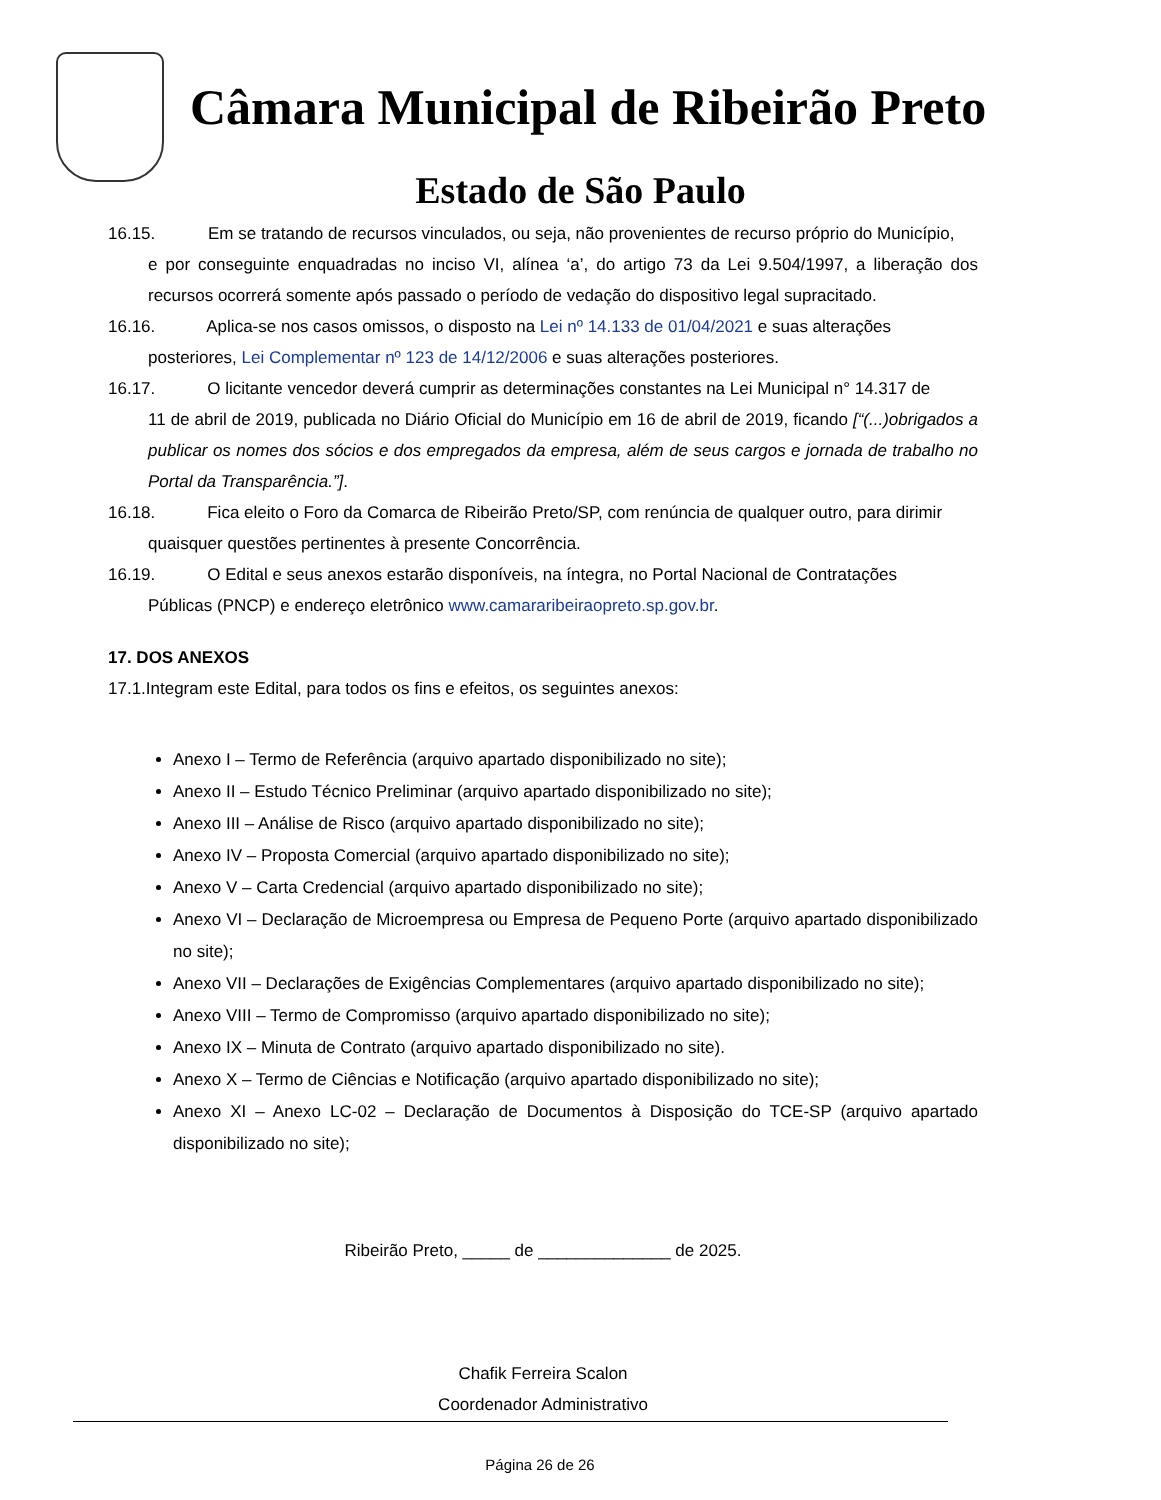Câmara Municipal de Ribeirão Preto
Estado de São Paulo
16.15.
Em se tratando de recursos vinculados, ou seja, não provenientes de recurso próprio do Município,
e por conseguinte enquadradas no inciso VI, alínea ‘a’, do artigo 73 da Lei 9.504/1997, a liberação dos recursos ocorrerá somente após passado o período de vedação do dispositivo legal supracitado.
16.16. Aplica-se nos casos omissos, o disposto na Lei nº 14.133 de 01/04/2021 e suas alterações
posteriores, Lei Complementar nº 123 de 14/12/2006 e suas alterações posteriores.
16.17. O licitante vencedor deverá cumprir as determinações constantes na Lei Municipal n° 14.317 de
11 de abril de 2019, publicada no Diário Oficial do Município em 16 de abril de 2019, ficando [“(...)obrigados a publicar os nomes dos sócios e dos empregados da empresa, além de seus cargos e jornada de trabalho no Portal da Transparência.”].
16.18. Fica eleito o Foro da Comarca de Ribeirão Preto/SP, com renúncia de qualquer outro, para dirimir
quaisquer questões pertinentes à presente Concorrência.
16.19. O Edital e seus anexos estarão disponíveis, na íntegra, no Portal Nacional de Contratações
Públicas (PNCP) e endereço eletrônico www.camararibeiraopreto.sp.gov.br.
17. DOS ANEXOS
17.1.Integram este Edital, para todos os fins e efeitos, os seguintes anexos:
Anexo I – Termo de Referência (arquivo apartado disponibilizado no site);
Anexo II – Estudo Técnico Preliminar (arquivo apartado disponibilizado no site);
Anexo III – Análise de Risco (arquivo apartado disponibilizado no site);
Anexo IV – Proposta Comercial (arquivo apartado disponibilizado no site);
Anexo V – Carta Credencial (arquivo apartado disponibilizado no site);
Anexo VI – Declaração de Microempresa ou Empresa de Pequeno Porte (arquivo apartado disponibilizado no site);
Anexo VII – Declarações de Exigências Complementares (arquivo apartado disponibilizado no site);
Anexo VIII – Termo de Compromisso (arquivo apartado disponibilizado no site);
Anexo IX – Minuta de Contrato (arquivo apartado disponibilizado no site).
Anexo X – Termo de Ciências e Notificação (arquivo apartado disponibilizado no site);
Anexo XI – Anexo LC-02 – Declaração de Documentos à Disposição do TCE-SP (arquivo apartado disponibilizado no site);
Ribeirão Preto, _____ de ______________ de 2025.
Chafik Ferreira Scalon
Coordenador Administrativo
Página 26 de 26